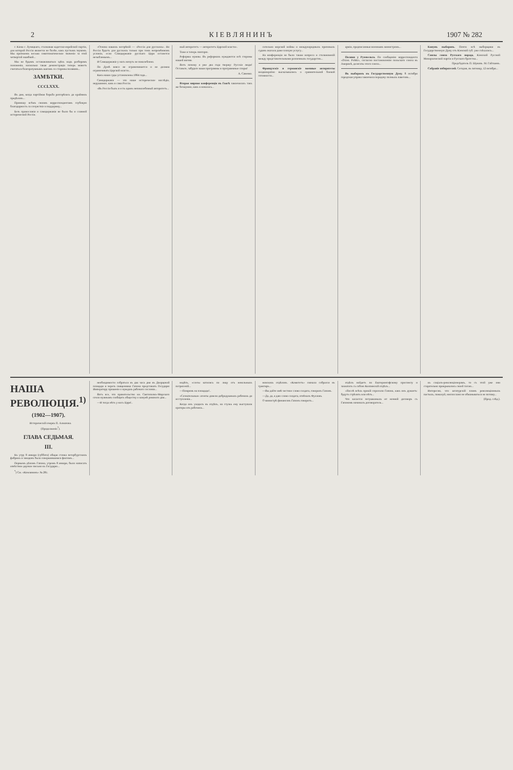2 К І Е В Л Я Н И Н Ъ 1907 № 282
г. Кіева г. Лучицкаго, сталкивая кадетско-еврейской партіи, для которой Россія является не болѣе, какъ пустымъ звукомъ. Мы признаемъ весьма симптоматическое значеніе за этой четвертой ошибкой...
Мы не будемъ останавливаться здѣсь надъ разборомъ положенія, насколько такая демонстрація теперь можетъ считаться благоразумнымъ шагомъ со стороны поляковъ...
ЗАМѢТКИ.
CCCLXXX.
Въ дни, когда партійная борьба разгорѣлась до крайнихъ предѣловъ...
Приношу всѣмъ своимъ корреспондентамъ глубокую благодарность за сочувствіе и поддержку...
Безъ православія и самодержавія не было бы и славной исторической Россіи.
«Основа нашихъ воззрѣній — «Россія для русскихъ». Но Россія будетъ для русскихъ только при томъ непремѣнномъ условіи, если Самодержавіе русскаго Царя останется незыблемымъ...
И Самодержавіе у насъ ничуть не поколеблено.
По Думѣ вовсе не ограничивается и не должна ограничивать Царской власти...
Какъ наши суды установлены 1864 года...
Самодержавіе — это наше историческое наслѣдіе, нерушимое, какъ и сама Россія.
«Въ Россіи былъ и есть одинъ непоколебимый авторитетъ...
ный авторитетъ — авторитетъ Царской власти».
Тоже и теперь повторю.
Реформы нужны. Въ реформахъ нуждаются всѣ стороны нашей жизни.
Вотъ почему я уже два года твержу: Русскіе люди! Останьте, забудьте ваши программы и программные споры!
А. Савенко.
Вторая мирная конференція въ Гаагѣ закончилась такъ же безшумно, какъ и началась...
сительно морской войны и международныхъ призовыхъ судовъ оказала даже плохую услугу...
На конференціи не было также вопроса и столкновеній между представительными различныхъ государствъ...
Французскіе и германскіе военные авторитеты неоднократно высказывались о сравнительной боевой готовности...
арміи, предписанныя военнымъ министромъ...
Поляки у Рузевельта. По сообщенію корреспондента «Dzien. Polski», согласно постановленію польскаго союза въ Америкѣ, делегаты этого союза...
Въ выборамъ въ Государственную Думу. 8 октября городская управа закончила передачу полныхъ пакетовъ...
Канунъ выборовъ. Почти всѣ выборщики въ Государственную Думу отъ Кіевской губ. уже съѣхались...
Союзы союза Русскаго народа, Кіевской Русской Монархической партіи и Русскаго братства...
Предсѣдатель П. Шуковъ. М. Гайтшевъ.
Собраніе избирателей. Сегодня, въ пятницу, 12 октября...
НАША РЕВОЛЮЦІЯ.<sup>1)</sup>
(1902—1907).
Историческій очеркъ П. Алмазова.
(Продолженіе<sup>*</sup>).
ГЛАВА СЕДЬМАЯ.
III.
Къ утру 8 января (суббота) общая стачка петербургскихъ фабрикъ и заводовъ была совершившимся фактомъ...
Первымъ дѣломъ Гапона, утромъ 8 января, было написать извѣстное дерзкое письмо къ Государю...
<sup>*</sup>) См. «Кіевлянинъ» № 281.
необходимости собраться въ два часа дня въ Дворцовой площади и черезъ священника Гапона представить Государю Императору прошеніе о нуждахъ рабочаго сословія...
Вотъ все, что правительство кн. Святополкъ-Мирскаго сочло нужнымъ сообщить обществу о канунѣ рокового дня...
—И тогда нѣтъ у насъ Царя!..
видѣть, «слезы катились по лицу отъ невольныхъ потрясеній...
—Помремъ на площади!..
«Сознательные» агенты довели добродушныхъ рабочихъ до исступленія...
Когда онъ уходилъ въ отдѣлъ, на стульъ ему выступали ораторы изъ рабочихъ...
новскихъ отдѣловъ. «Комитетъ» сначала собрался въ трактиръ...
—Вы дайте мнѣ честное слово солдата, говорилъ Гапонъ.
—Да, да, я даю слово солдата, отвѣчалъ Фулловъ.
О министрѣ финансовъ Гапонъ говоритъ...
отдѣлъ войдетъ по Екатерингофскому проспекту и захватить съ собою Колпинскій отдѣлъ...
«Послѣ всѣхъ прокій спросили Гапона, какъ онъ думаетъ: будутъ стрѣлять или нѣтъ...
Что касается петушкиныхъ ит ночной договоръ съ Гапономъ начиналъ договоратель...
къ соціалъ-революціонерамъ, то съ этой уже они старательно прикрывались своей тогою...
Интересно, что штатурскій плинъ революціонныхъ пастыхъ, пожалуй, ниспослано не обманываться не потому...
(Прод. слѣд.).